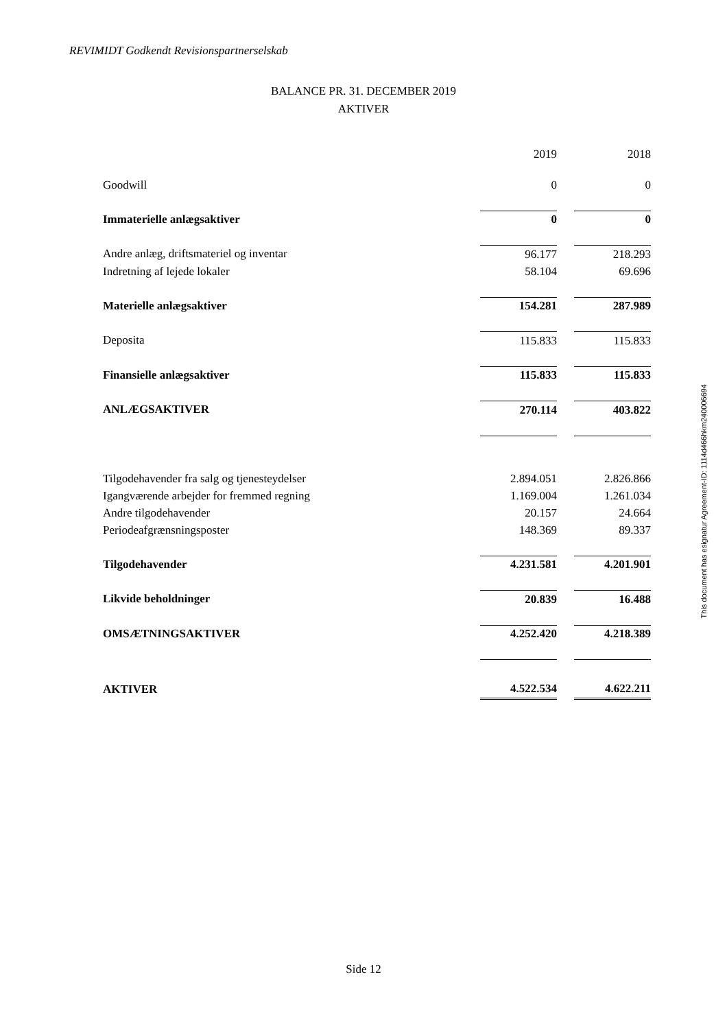REVIMIDT Godkendt Revisionspartnerselskab
BALANCE PR. 31. DECEMBER 2019
AKTIVER
| | 2019 | | 2018 |
| Goodwill | 0 | | 0 |
| Immaterielle anlægsaktiver | 0 | | 0 |
| Andre anlæg, driftsmateriel og inventar | 96.177 | | 218.293 |
| Indretning af lejede lokaler | 58.104 | | 69.696 |
| Materielle anlægsaktiver | 154.281 | | 287.989 |
| Deposita | 115.833 | | 115.833 |
| Finansielle anlægsaktiver | 115.833 | | 115.833 |
| ANLÆGSAKTIVER | 270.114 | | 403.822 |
| Tilgodehavender fra salg og tjenesteydelser | 2.894.051 | | 2.826.866 |
| Igangværende arbejder for fremmed regning | 1.169.004 | | 1.261.034 |
| Andre tilgodehavender | 20.157 | | 24.664 |
| Periodeafgrænsningsposter | 148.369 | | 89.337 |
| Tilgodehavender | 4.231.581 | | 4.201.901 |
| Likvide beholdninger | 20.839 | | 16.488 |
| OMSÆTNINGSAKTIVER | 4.252.420 | | 4.218.389 |
| AKTIVER | 4.522.534 | | 4.622.211 |
This document has esignatur Agreement-ID: 1114d466hkm240006694
Side 12